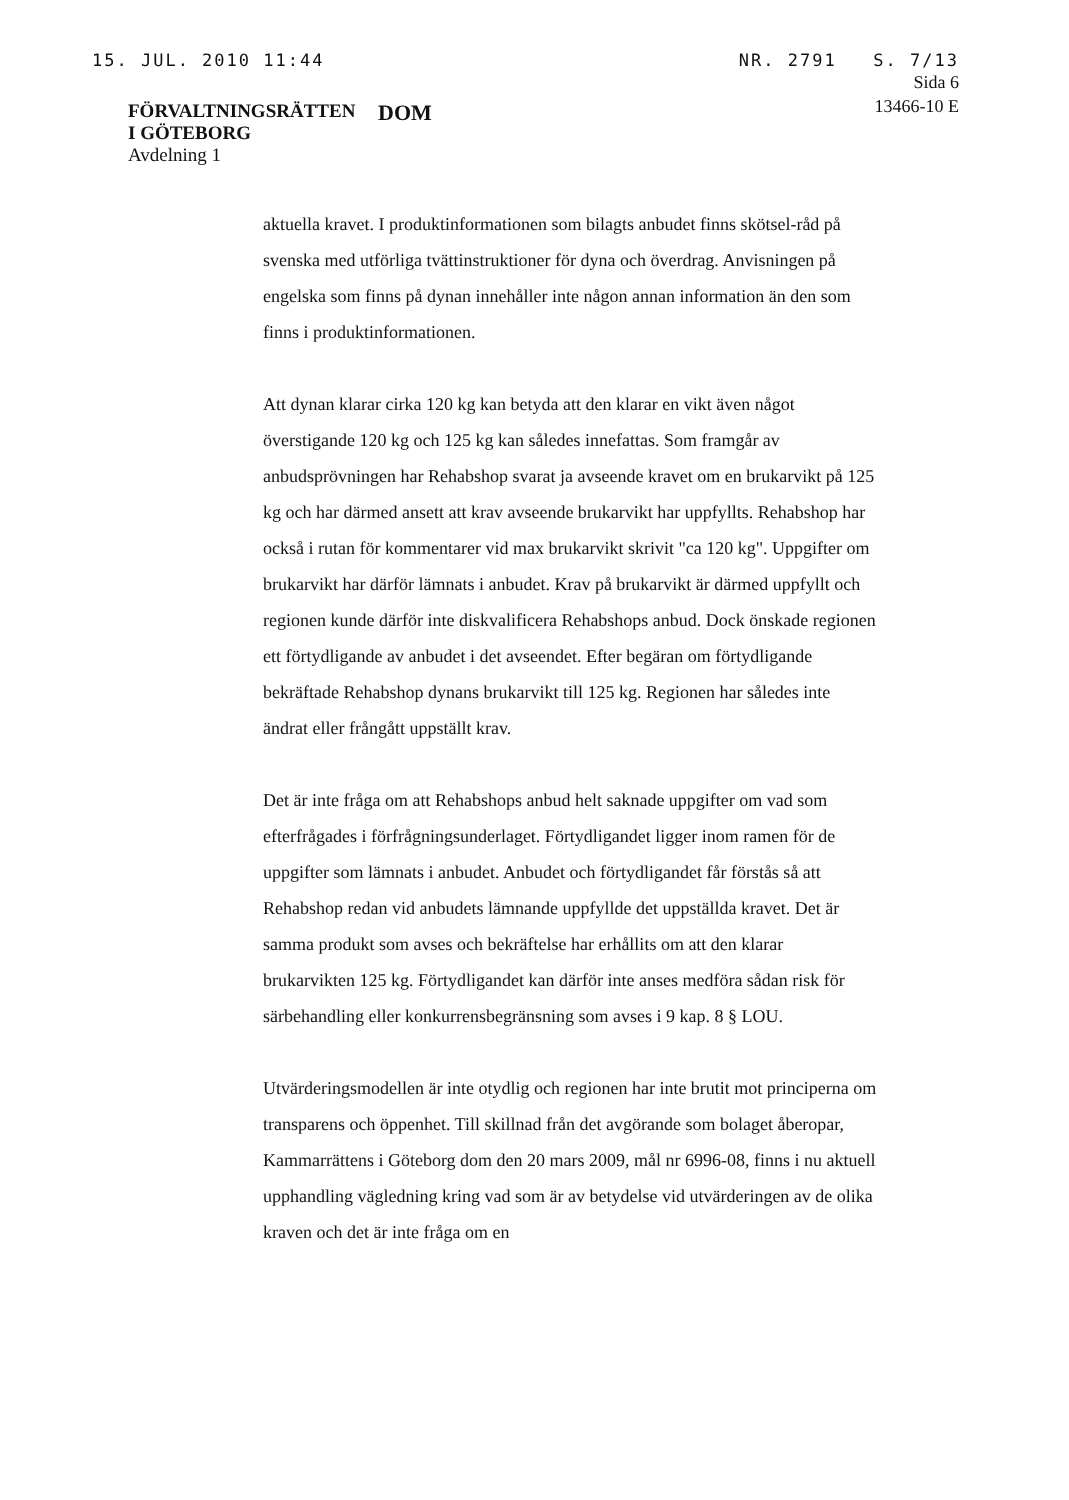15. JUL. 2010 11:44 NR. 2791 S. 7/13
FÖRVALTNINGSRÄTTEN
I GÖTEBORG
Avdelning 1
DOM
Sida 6
13466-10 E
aktuella kravet. I produktinformationen som bilagts anbudet finns skötsel-råd på svenska med utförliga tvättinstruktioner för dyna och överdrag. Anvisningen på engelska som finns på dynan innehåller inte någon annan information än den som finns i produktinformationen.
Att dynan klarar cirka 120 kg kan betyda att den klarar en vikt även något överstigande 120 kg och 125 kg kan således innefattas. Som framgår av anbudsprövningen har Rehabshop svarat ja avseende kravet om en brukarvikt på 125 kg och har därmed ansett att krav avseende brukarvikt har uppfyllts. Rehabshop har också i rutan för kommentarer vid max brukarvikt skrivit "ca 120 kg". Uppgifter om brukarvikt har därför lämnats i anbudet. Krav på brukarvikt är därmed uppfyllt och regionen kunde därför inte diskvalificera Rehabshops anbud. Dock önskade regionen ett förtydligande av anbudet i det avseendet. Efter begäran om förtydligande bekräftade Rehabshop dynans brukarvikt till 125 kg. Regionen har således inte ändrat eller frångått uppställt krav.
Det är inte fråga om att Rehabshops anbud helt saknade uppgifter om vad som efterfrågades i förfrågningsunderlaget. Förtydligandet ligger inom ramen för de uppgifter som lämnats i anbudet. Anbudet och förtydligandet får förstås så att Rehabshop redan vid anbudets lämnande uppfyllde det uppställda kravet. Det är samma produkt som avses och bekräftelse har erhållits om att den klarar brukarvikten 125 kg. Förtydligandet kan därför inte anses medföra sådan risk för särbehandling eller konkurrensbegränsning som avses i 9 kap. 8 § LOU.
Utvärderingsmodellen är inte otydlig och regionen har inte brutit mot principerna om transparens och öppenhet. Till skillnad från det avgörande som bolaget åberopar, Kammarrättens i Göteborg dom den 20 mars 2009, mål nr 6996-08, finns i nu aktuell upphandling vägledning kring vad som är av betydelse vid utvärderingen av de olika kraven och det är inte fråga om en